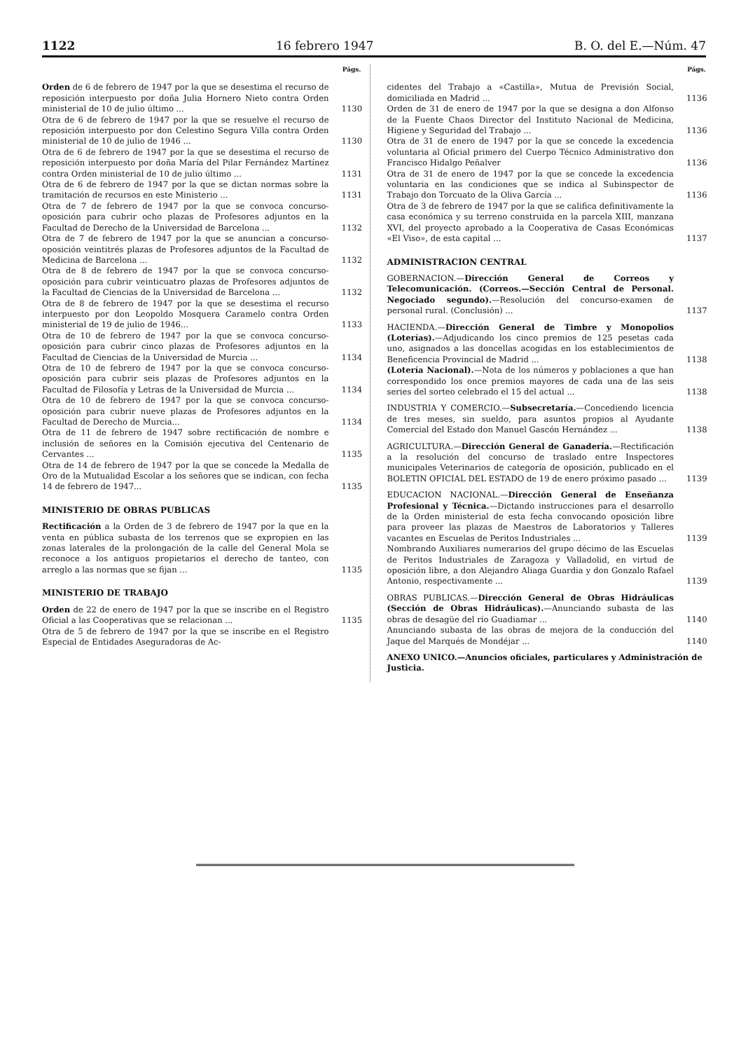1122 16 febrero 1947 B. O. del E.—Núm. 47
Págs.
Orden de 6 de febrero de 1947 por la que se desestima el recurso de reposición interpuesto por doña Julia Hornero Nieto contra Orden ministerial de 10 de julio último ... 1130
Otra de 6 de febrero de 1947 por la que se resuelve el recurso de reposición interpuesto por don Celestino Segura Villa contra Orden ministerial de 10 de julio de 1946 ... 1130
Otra de 6 de febrero de 1947 por la que se desestima el recurso de reposición interpuesto por doña María del Pilar Fernández Martínez contra Orden ministerial de 10 de julio último ... 1131
Otra de 6 de febrero de 1947 por la que se dictan normas sobre la tramitación de recursos en este Ministerio ... 1131
Otra de 7 de febrero de 1947 por la que se convoca concurso-oposición para cubrir ocho plazas de Profesores adjuntos en la Facultad de Derecho de la Universidad de Barcelona ... 1132
Otra de 7 de febrero de 1947 por la que se anuncian a concurso-oposición veintitrés plazas de Profesores adjuntos de la Facultad de Medicina de Barcelona ... 1132
Otra de 8 de febrero de 1947 por la que se convoca concurso-oposición para cubrir veinticuatro plazas de Profesores adjuntos de la Facultad de Ciencias de la Universidad de Barcelona ... 1132
Otra de 8 de febrero de 1947 por la que se desestima el recurso interpuesto por don Leopoldo Mosquera Caramelo contra Orden ministerial de 19 de julio de 1946... 1133
Otra de 10 de febrero de 1947 por la que se convoca concurso-oposición para cubrir cinco plazas de Profesores adjuntos en la Facultad de Ciencias de la Universidad de Murcia ... 1134
Otra de 10 de febrero de 1947 por la que se convoca concurso-oposición para cubrir seis plazas de Profesores adjuntos en la Facultad de Filosofía y Letras de la Universidad de Murcia ... 1134
Otra de 10 de febrero de 1947 por la que se convoca concurso-oposición para cubrir nueve plazas de Profesores adjuntos en la Facultad de Derecho de Murcia... 1134
Otra de 11 de febrero de 1947 sobre rectificación de nombre e inclusión de señores en la Comisión ejecutiva del Centenario de Cervantes ... 1135
Otra de 14 de febrero de 1947 por la que se concede la Medalla de Oro de la Mutualidad Escolar a los señores que se indican, con fecha 14 de febrero de 1947... 1135
MINISTERIO DE OBRAS PUBLICAS
Rectificación a la Orden de 3 de febrero de 1947 por la que en la venta en pública subasta de los terrenos que se expropien en las zonas laterales de la prolongación de la calle del General Mola se reconoce a los antiguos propietarios el derecho de tanteo, con arreglo a las normas que se fijan ... 1135
MINISTERIO DE TRABAJO
Orden de 22 de enero de 1947 por la que se inscribe en el Registro Oficial a las Cooperativas que se relacionan ... 1135
Otra de 5 de febrero de 1947 por la que se inscribe en el Registro Especial de Entidades Aseguradoras de Ac-
Págs.
cidentes del Trabajo a «Castilla», Mutua de Previsión Social, domiciliada en Madrid ... 1136
Orden de 31 de enero de 1947 por la que se designa a don Alfonso de la Fuente Chaos Director del Instituto Nacional de Medicina, Higiene y Seguridad del Trabajo ... 1136
Otra de 31 de enero de 1947 por la que se concede la excedencia voluntaria al Oficial primero del Cuerpo Técnico Administrativo don Francisco Hidalgo Peñalver 1136
Otra de 31 de enero de 1947 por la que se concede la excedencia voluntaria en las condiciones que se indica al Subinspector de Trabajo don Torcuato de la Oliva García ... 1136
Otra de 3 de febrero de 1947 por la que se califica definitivamente la casa económica y su terreno construida en la parcela XIII, manzana XVI, del proyecto aprobado a la Cooperativa de Casas Económicas «El Viso», de esta capital ... 1137
ADMINISTRACION CENTRAL
GOBERNACION.—Dirección General de Correos y Telecomunicación. (Correos.—Sección Central de Personal. Negociado segundo).—Resolución del concurso-examen de personal rural. (Conclusión) ... 1137
HACIENDA.—Dirección General de Timbre y Monopolios (Loterías).—Adjudicando los cinco premios de 125 pesetas cada uno, asignados a las doncellas acogidas en los establecimientos de Beneficencia Provincial de Madrid ... 1138
(Lotería Nacional).—Nota de los números y poblaciones a que han correspondido los once premios mayores de cada una de las seis series del sorteo celebrado el 15 del actual ... 1138
INDUSTRIA Y COMERCIO.—Subsecretaría.—Concediendo licencia de tres meses, sin sueldo, para asuntos propios al Ayudante Comercial del Estado don Manuel Gascón Hernández ... 1138
AGRICULTURA.—Dirección General de Ganadería.—Rectificación a la resolución del concurso de traslado entre Inspectores municipales Veterinarios de categoría de oposición, publicado en el BOLETIN OFICIAL DEL ESTADO de 19 de enero próximo pasado ... 1139
EDUCACION NACIONAL.—Dirección General de Enseñanza Profesional y Técnica.—Dictando instrucciones para el desarrollo de la Orden ministerial de esta fecha convocando oposición libre para proveer las plazas de Maestros de Laboratorios y Talleres vacantes en Escuelas de Peritos Industriales ... 1139
Nombrando Auxiliares numerarios del grupo décimo de las Escuelas de Peritos Industriales de Zaragoza y Valladolid, en virtud de oposición libre, a don Alejandro Aliaga Guardia y don Gonzalo Rafael Antonio, respectivamente ... 1139
OBRAS PUBLICAS.—Dirección General de Obras Hidráulicas (Sección de Obras Hidráulicas).—Anunciando subasta de las obras de desagüe del río Guadiamar ... 1140
Anunciando subasta de las obras de mejora de la conducción del Jaque del Marqués de Mondéjar ... 1140
ANEXO UNICO.—Anuncios oficiales, particulares y Administración de Justicia.